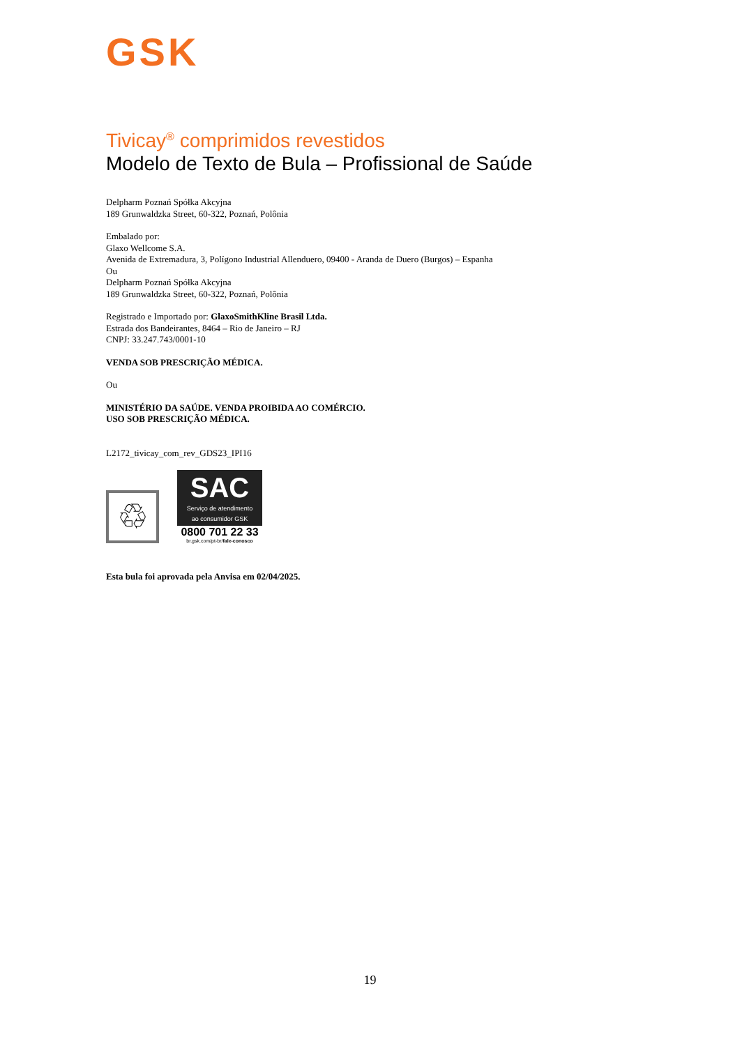GSK
Tivicay<sup>®</sup> comprimidos revestidos
Modelo de Texto de Bula – Profissional de Saúde
Delpharm Poznań Spółka Akcyjna
189 Grunwaldzka Street, 60-322, Poznań, Polônia
Embalado por:
Glaxo Wellcome S.A.
Avenida de Extremadura, 3, Polígono Industrial Allenduero, 09400 - Aranda de Duero (Burgos) – Espanha
Ou
Delpharm Poznań Spółka Akcyjna
189 Grunwaldzka Street, 60-322, Poznań, Polônia
Registrado e Importado por: GlaxoSmithKline Brasil Ltda.
Estrada dos Bandeirantes, 8464 – Rio de Janeiro – RJ
CNPJ: 33.247.743/0001-10
VENDA SOB PRESCRIÇÃO MÉDICA.
Ou
MINISTÉRIO DA SAÚDE. VENDA PROIBIDA AO COMÉRCIO.
USO SOB PRESCRIÇÃO MÉDICA.
L2172_tivicay_com_rev_GDS23_IPI16
♲
SAC
Serviço de atendimento
ao consumidor GSK
0800 701 22 33
br.gsk.com/pt-br/fale-conosco
Esta bula foi aprovada pela Anvisa em 02/04/2025.
19